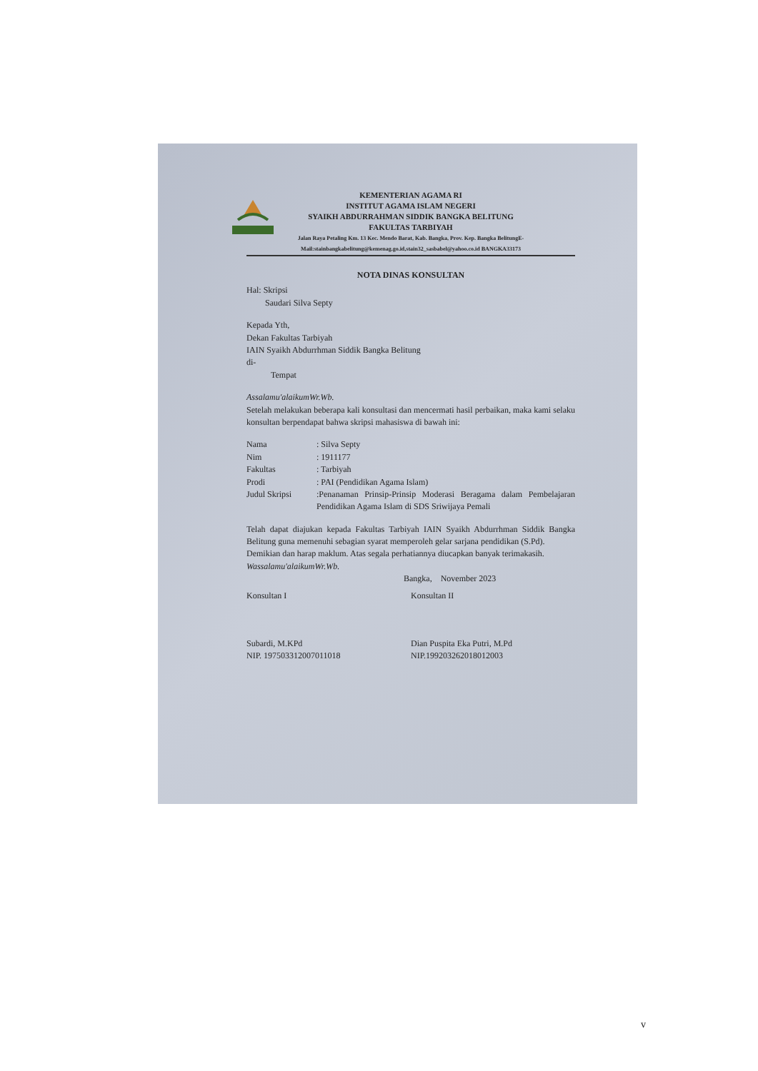KEMENTERIAN AGAMA RI
INSTITUT AGAMA ISLAM NEGERI
SYAIKH ABDURRAHMAN SIDDIK BANGKA BELITUNG
FAKULTAS TARBIYAH
Jalan Raya Petaling Km. 13 Kec. Mendo Barat, Kab. Bangka, Prov. Kep. Bangka BelitungE-Mail:stainbangkabelitung@kemenag.go.id,stain32_sasbabel@yahoo.co.id BANGKA33173
NOTA DINAS KONSULTAN
Hal: Skripsi
Saudari Silva Septy
Kepada Yth,
Dekan Fakultas Tarbiyah
IAIN Syaikh Abdurrhman Siddik Bangka Belitung
di-
Tempat
Assalamu'alaikumWr.Wb.
Setelah melakukan beberapa kali konsultasi dan mencermati hasil perbaikan, maka kami selaku konsultan berpendapat bahwa skripsi mahasiswa di bawah ini:
| Nama | : Silva Septy |
| Nim | : 1911177 |
| Fakultas | : Tarbiyah |
| Prodi | : PAI (Pendidikan Agama Islam) |
| Judul Skripsi | :Penanaman Prinsip-Prinsip Moderasi Beragama dalam Pembelajaran Pendidikan Agama Islam di SDS Sriwijaya Pemali |
Telah dapat diajukan kepada Fakultas Tarbiyah IAIN Syaikh Abdurrhman Siddik Bangka Belitung guna memenuhi sebagian syarat memperoleh gelar sarjana pendidikan (S.Pd).
Demikian dan harap maklum. Atas segala perhatiannya diucapkan banyak terimakasih.
Wassalamu'alaikumWr.Wb.
Bangka, November 2023
Konsultan I
Subardi, M.KPd
NIP. 197503312007011018
Konsultan II
Dian Puspita Eka Putri, M.Pd
NIP.199203262018012003
v